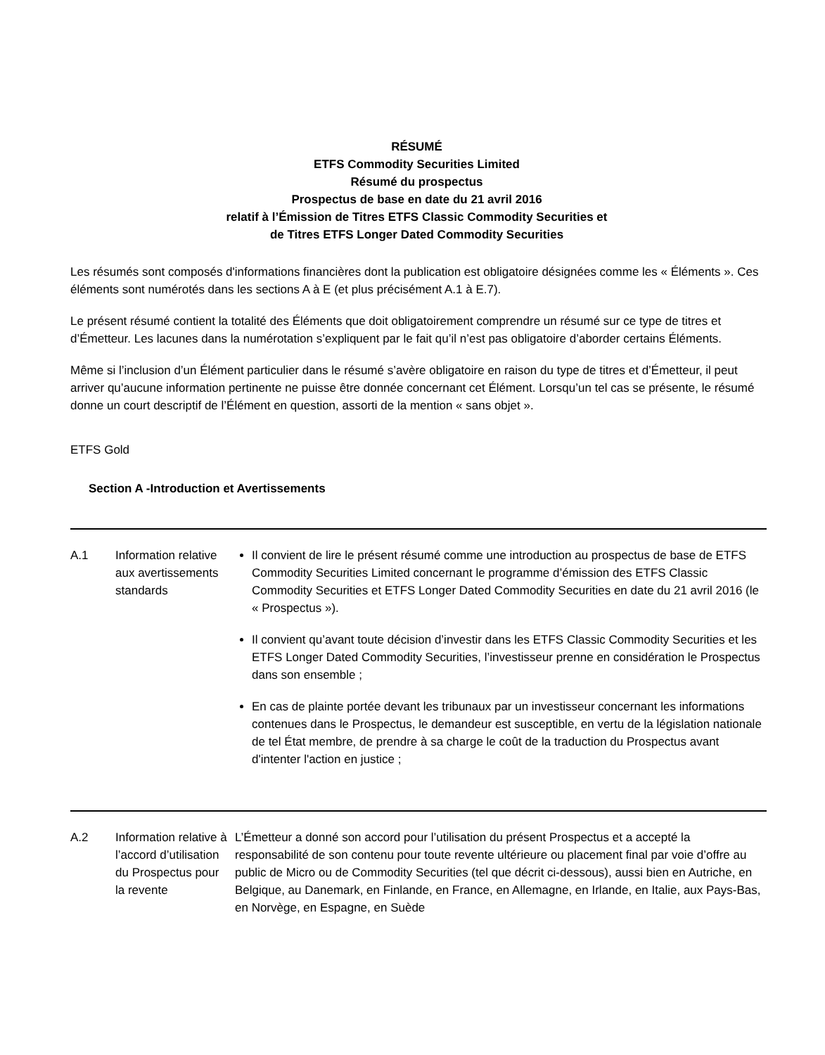RÉSUMÉ
ETFS Commodity Securities Limited
Résumé du prospectus
Prospectus de base en date du 21 avril 2016
relatif à l’Émission de Titres ETFS Classic Commodity Securities et
de Titres ETFS Longer Dated Commodity Securities
Les résumés sont composés d'informations financières dont la publication est obligatoire désignées comme les « Éléments ». Ces éléments sont numérotés dans les sections A à E (et plus précisément A.1 à E.7).
Le présent résumé contient la totalité des Éléments que doit obligatoirement comprendre un résumé sur ce type de titres et d’Émetteur. Les lacunes dans la numérotation s’expliquent par le fait qu’il n’est pas obligatoire d’aborder certains Éléments.
Même si l’inclusion d’un Élément particulier dans le résumé s’avère obligatoire en raison du type de titres et d’Émetteur, il peut arriver qu’aucune information pertinente ne puisse être donnée concernant cet Élément. Lorsqu’un tel cas se présente, le résumé donne un court descriptif de l’Élément en question, assorti de la mention « sans objet ».
ETFS Gold
Section A -Introduction et Avertissements
| A.1 | Information relative aux avertissements standards | Il convient de lire le présent résumé comme une introduction au prospectus de base de ETFS Commodity Securities Limited concernant le programme d’émission des ETFS Classic Commodity Securities et ETFS Longer Dated Commodity Securities en date du 21 avril 2016 (le « Prospectus »). Il convient qu’avant toute décision d’investir dans les ETFS Classic Commodity Securities et les ETFS Longer Dated Commodity Securities, l’investisseur prenne en considération le Prospectus dans son ensemble ; En cas de plainte portée devant les tribunaux par un investisseur concernant les informations contenues dans le Prospectus, le demandeur est susceptible, en vertu de la législation nationale de tel État membre, de prendre à sa charge le coût de la traduction du Prospectus avant d'intenter l'action en justice ; |
| A.2 | Information relative à l’accord d’utilisation du Prospectus pour la revente | L’Émetteur a donné son accord pour l’utilisation du présent Prospectus et a accepté la responsabilité de son contenu pour toute revente ultérieure ou placement final par voie d’offre au public de Micro ou de Commodity Securities (tel que décrit ci-dessous), aussi bien en Autriche, en Belgique, au Danemark, en Finlande, en France, en Allemagne, en Irlande, en Italie, aux Pays-Bas, en Norvège, en Espagne, en Suède |